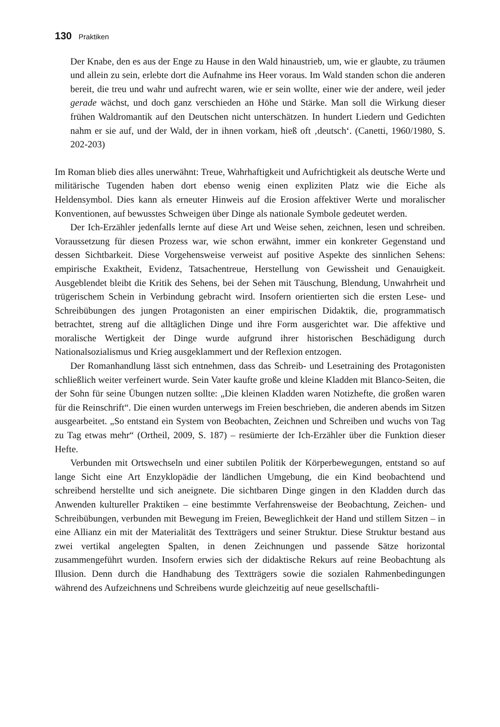130 Praktiken
Der Knabe, den es aus der Enge zu Hause in den Wald hinaustrieb, um, wie er glaubte, zu träumen und allein zu sein, erlebte dort die Aufnahme ins Heer voraus. Im Wald standen schon die anderen bereit, die treu und wahr und aufrecht waren, wie er sein wollte, einer wie der andere, weil jeder gerade wächst, und doch ganz verschieden an Höhe und Stärke. Man soll die Wirkung dieser frühen Waldromantik auf den Deutschen nicht unterschätzen. In hundert Liedern und Gedichten nahm er sie auf, und der Wald, der in ihnen vorkam, hieß oft ‚deutsch‘. (Canetti, 1960/1980, S. 202-203)
Im Roman blieb dies alles unerwähnt: Treue, Wahrhaftigkeit und Aufrichtigkeit als deutsche Werte und militärische Tugenden haben dort ebenso wenig einen expliziten Platz wie die Eiche als Heldensymbol. Dies kann als erneuter Hinweis auf die Erosion affektiver Werte und moralischer Konventionen, auf bewusstes Schweigen über Dinge als nationale Symbole gedeutet werden.
Der Ich-Erzähler jedenfalls lernte auf diese Art und Weise sehen, zeichnen, lesen und schreiben. Voraussetzung für diesen Prozess war, wie schon erwähnt, immer ein konkreter Gegenstand und dessen Sichtbarkeit. Diese Vorgehensweise verweist auf positive Aspekte des sinnlichen Sehens: empirische Exaktheit, Evidenz, Tatsachentreue, Herstellung von Gewissheit und Genauigkeit. Ausgeblendet bleibt die Kritik des Sehens, bei der Sehen mit Täuschung, Blendung, Unwahrheit und trügerischem Schein in Verbindung gebracht wird. Insofern orientierten sich die ersten Lese- und Schreibübungen des jungen Protagonisten an einer empirischen Didaktik, die, programmatisch betrachtet, streng auf die alltäglichen Dinge und ihre Form ausgerichtet war. Die affektive und moralische Wertigkeit der Dinge wurde aufgrund ihrer historischen Beschädigung durch Nationalsozialismus und Krieg ausgeklammert und der Reflexion entzogen.
Der Romanhandlung lässt sich entnehmen, dass das Schreib- und Lesetraining des Protagonisten schließlich weiter verfeinert wurde. Sein Vater kaufte große und kleine Kladden mit Blanco-Seiten, die der Sohn für seine Übungen nutzen sollte: „Die kleinen Kladden waren Notizhefte, die großen waren für die Reinschrift“. Die einen wurden unterwegs im Freien beschrieben, die anderen abends im Sitzen ausgearbeitet. „So entstand ein System von Beobachten, Zeichnen und Schreiben und wuchs von Tag zu Tag etwas mehr“ (Ortheil, 2009, S. 187) – resümierte der Ich-Erzähler über die Funktion dieser Hefte.
Verbunden mit Ortswechseln und einer subtilen Politik der Körperbewegungen, entstand so auf lange Sicht eine Art Enzyklopädie der ländlichen Umgebung, die ein Kind beobachtend und schreibend herstellte und sich aneignete. Die sichtbaren Dinge gingen in den Kladden durch das Anwenden kultureller Praktiken – eine bestimmte Verfahrensweise der Beobachtung, Zeichen- und Schreibübungen, verbunden mit Bewegung im Freien, Beweglichkeit der Hand und stillem Sitzen – in eine Allianz ein mit der Materialität des Textträgers und seiner Struktur. Diese Struktur bestand aus zwei vertikal angelegten Spalten, in denen Zeichnungen und passende Sätze horizontal zusammengeführt wurden. Insofern erwies sich der didaktische Rekurs auf reine Beobachtung als Illusion. Denn durch die Handhabung des Textträgers sowie die sozialen Rahmenbedingungen während des Aufzeichnens und Schreibens wurde gleichzeitig auf neue gesellschaftli-